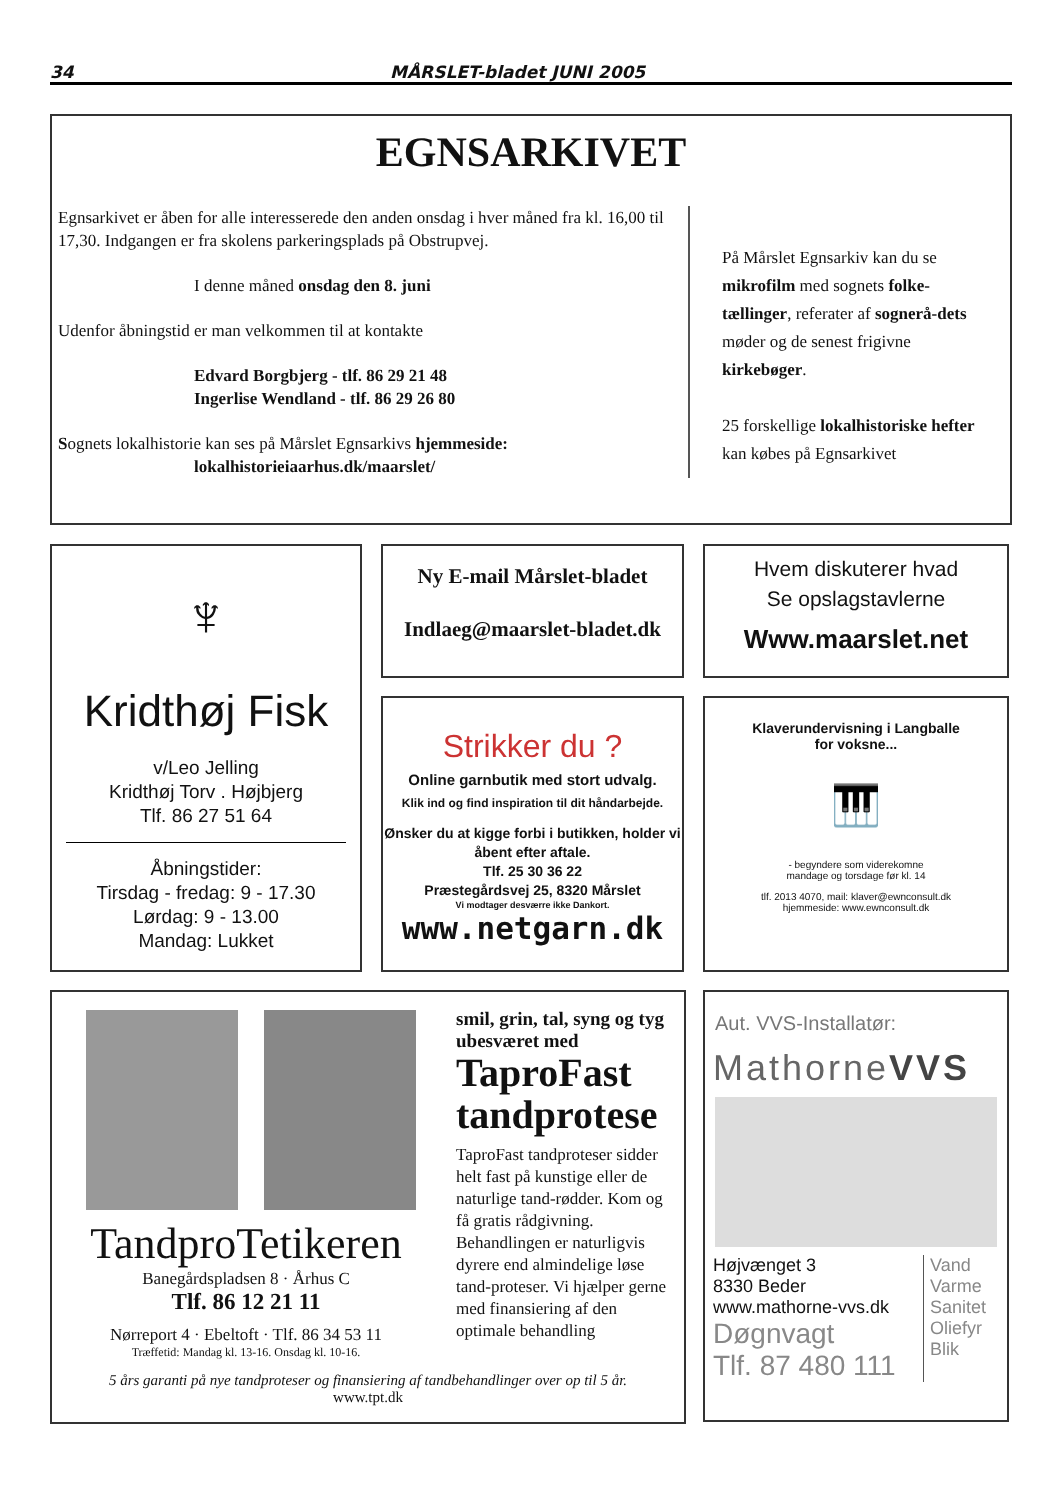34 MÅRSLET-bladet JUNI 2005
EGNSARKIVET
Egnsarkivet er åben for alle interesserede den anden onsdag i hver måned fra kl. 16,00 til 17,30. Indgangen er fra skolens parkeringsplads på Obstrupvej.
I denne måned onsdag den 8. juni
Udenfor åbningstid er man velkommen til at kontakte
Edvard Borgbjerg - tlf. 86 29 21 48
Ingerlise Wendland - tlf. 86 29 26 80
Sognets lokalhistorie kan ses på Mårslet Egnsarkivs hjemmeside:
lokalhistorieiaarhus.dk/maarslet/
På Mårslet Egnsarkiv kan du se mikrofilm med sognets folke-tællinger, referater af sognerå-dets møder og de senest frigivne kirkebøger.
25 forskellige lokalhistoriske hefter kan købes på Egnsarkivet
♆
Kridthøj Fisk
v/Leo Jelling
Kridthøj Torv . Højbjerg
Tlf. 86 27 51 64
Åbningstider:
Tirsdag - fredag: 9 - 17.30
Lørdag: 9 - 13.00
Mandag: Lukket
Ny E-mail Mårslet-bladet
Indlaeg@maarslet-bladet.dk
Hvem diskuterer hvad
Se opslagstavlerne
Www.maarslet.net
Strikker du ?
Online garnbutik med stort udvalg.
Klik ind og find inspiration til dit håndarbejde.
Ønsker du at kigge forbi i butikken, holder vi åbent efter aftale.
Tlf. 25 30 36 22
Præstegårdsvej 25, 8320 Mårslet
Vi modtager desværre ikke Dankort.
www.netgarn.dk
Klaverundervisning i Langballe
for voksne...
🎹
- begyndere som viderekomne
mandage og torsdage før kl. 14
tlf. 2013 4070, mail: klaver@ewnconsult.dk
hjemmeside: www.ewnconsult.dk
TandproTetikeren
Banegårdspladsen 8 · Århus C
Tlf. 86 12 21 11
Nørreport 4 · Ebeltoft · Tlf. 86 34 53 11
Træffetid: Mandag kl. 13-16. Onsdag kl. 10-16.
smil, grin, tal, syng og tyg ubesværet med
TaproFast tandprotese
TaproFast tandproteser sidder helt fast på kunstige eller de naturlige tand-rødder. Kom og få gratis rådgivning. Behandlingen er naturligvis dyrere end almindelige løse tand-proteser. Vi hjælper gerne med finansiering af den optimale behandling
5 års garanti på nye tandproteser og finansiering af tandbehandlinger over op til 5 år.
www.tpt.dk
Aut. VVS-Installatør:
MathorneVVS
Højvænget 3
8330 Beder
www.mathorne-vvs.dk
Døgnvagt
Tlf. 87 480 111
Vand
Varme
Sanitet
Oliefyr
Blik